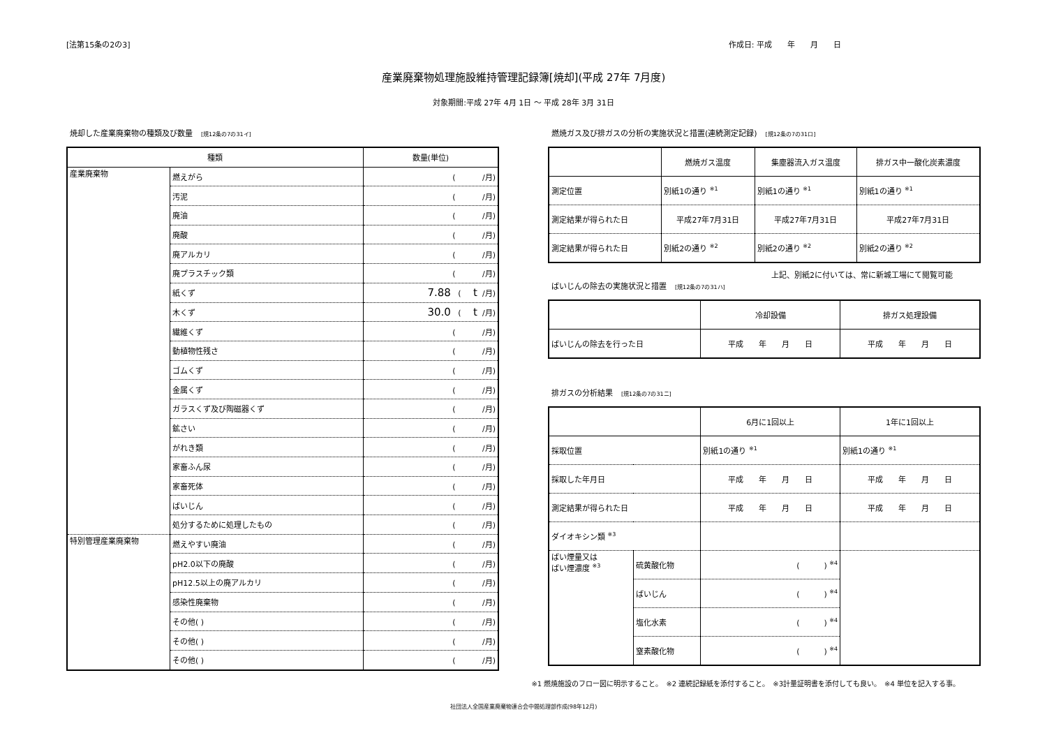[法第15条の2の3] 作成日: 平成　　年　　月　　日
産業廃棄物処理施設維持管理記録簿[焼却](平成 27年 7月度)
対象期間:平成 27年 4月 1日 ～ 平成 28年 3月 31日
焼却した産業廃棄物の種類及び数量 [規12条の7の31イ]
| 種類 | | 数量(単位) |
| --- | --- | --- |
| 産業廃棄物 | 燃えがら | ( /月) |
| | 汚泥 | ( /月) |
| | 廃油 | ( /月) |
| | 廃酸 | ( /月) |
| | 廃アルカリ | ( /月) |
| | 廃プラスチック類 | ( /月) |
| | 紙くず | 7.88 ( t /月) |
| | 木くず | 30.0 ( t /月) |
| | 繊維くず | ( /月) |
| | 動植物性残さ | ( /月) |
| | ゴムくず | ( /月) |
| | 金属くず | ( /月) |
| | ガラスくず及び陶磁器くず | ( /月) |
| | 鉱さい | ( /月) |
| | がれき類 | ( /月) |
| | 家畜ふん尿 | ( /月) |
| | 家畜死体 | ( /月) |
| | ばいじん | ( /月) |
| | 処分するために処理したもの | ( /月) |
| 特別管理産業廃棄物 | 燃えやすい廃油 | ( /月) |
| | pH2.0以下の廃酸 | ( /月) |
| | pH12.5以上の廃アルカリ | ( /月) |
| | 感染性廃棄物 | ( /月) |
| | その他( ) | ( /月) |
| | その他( ) | ( /月) |
| | その他( ) | ( /月) |
燃焼ガス及び排ガスの分析の実施状況と措置(連続測定記録) [規12条の7の31ロ]
| | 燃焼ガス温度 | 集塵器流入ガス温度 | 排ガス中一酸化炭素濃度 |
| --- | --- | --- | --- |
| 測定位置 | 別紙1の通り <sup>※1</sup> | 別紙1の通り <sup>※1</sup> | 別紙1の通り <sup>※1</sup> |
| 測定結果が得られた日 | 平成27年7月31日 | 平成27年7月31日 | 平成27年7月31日 |
| 測定結果が得られた日 | 別紙2の通り <sup>※2</sup> | 別紙2の通り <sup>※2</sup> | 別紙2の通り <sup>※2</sup> |
上記、別紙2に付いては、常に新城工場にて閲覧可能
ばいじんの除去の実施状況と措置 [規12条の7の31ハ]
| | 冷却設備 | 排ガス処理設備 |
| --- | --- | --- |
| ばいじんの除去を行った日 | 平成 年 月 日 | 平成 年 月 日 |
排ガスの分析結果 [規12条の7の31ニ]
| | | 6月に1回以上 | 1年に1回以上 |
| --- | --- | --- | --- |
| 採取位置 | | 別紙1の通り <sup>※1</sup> | 別紙1の通り <sup>※1</sup> |
| 採取した年月日 | | 平成 年 月 日 | 平成 年 月 日 |
| 測定結果が得られた日 | | 平成 年 月 日 | 平成 年 月 日 |
| ダイオキシン類 <sup>※3</sup> | | | |
| ばい煙量又は ばい煙濃度 <sup>※3</sup> | 硫黄酸化物 | ( ) <sup>※4</sup> | |
| | ばいじん | ( ) <sup>※4</sup> | |
| | 塩化水素 | ( ) <sup>※4</sup> | |
| | 窒素酸化物 | ( ) <sup>※4</sup> | |
※1 燃焼施設のフロー図に明示すること。　※2 連続記録紙を添付すること。　※3計量証明書を添付しても良い。　※4 単位を記入する事。
社団法人全国産業廃棄物連合会中間処理部作成(98年12月)